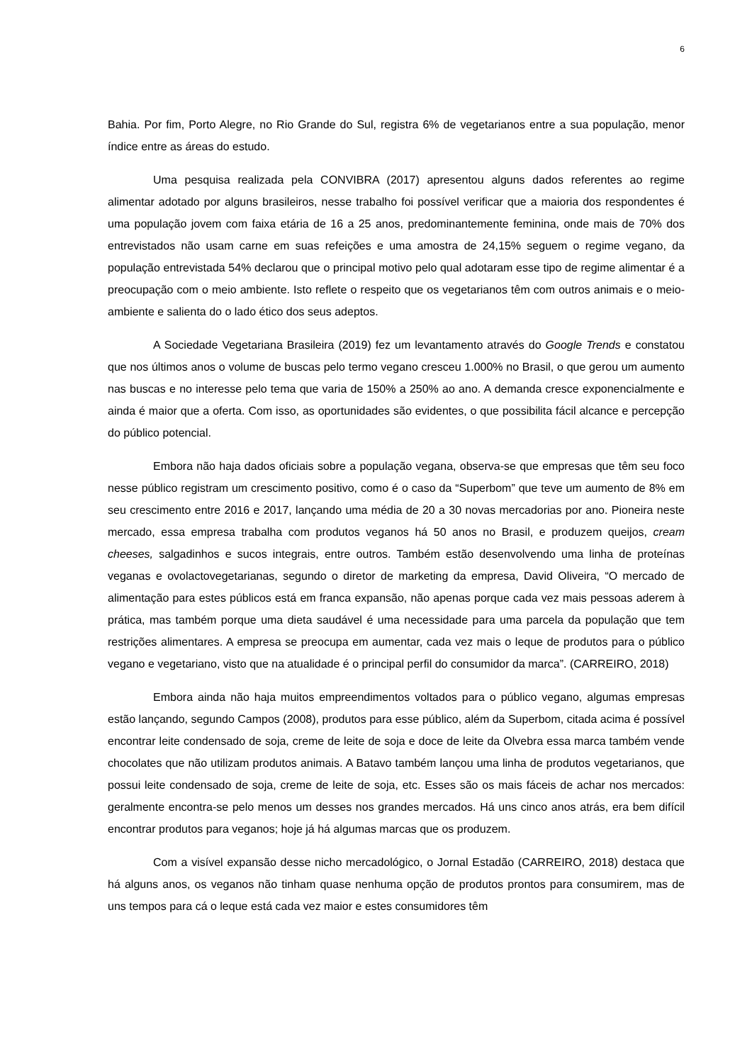6
Bahia. Por fim, Porto Alegre, no Rio Grande do Sul, registra 6% de vegetarianos entre a sua população, menor índice entre as áreas do estudo.
Uma pesquisa realizada pela CONVIBRA (2017) apresentou alguns dados referentes ao regime alimentar adotado por alguns brasileiros, nesse trabalho foi possível verificar que a maioria dos respondentes é uma população jovem com faixa etária de 16 a 25 anos, predominantemente feminina, onde mais de 70% dos entrevistados não usam carne em suas refeições e uma amostra de 24,15% seguem o regime vegano, da população entrevistada 54% declarou que o principal motivo pelo qual adotaram esse tipo de regime alimentar é a preocupação com o meio ambiente. Isto reflete o respeito que os vegetarianos têm com outros animais e o meio-ambiente e salienta do o lado ético dos seus adeptos.
A Sociedade Vegetariana Brasileira (2019) fez um levantamento através do Google Trends e constatou que nos últimos anos o volume de buscas pelo termo vegano cresceu 1.000% no Brasil, o que gerou um aumento nas buscas e no interesse pelo tema que varia de 150% a 250% ao ano. A demanda cresce exponencialmente e ainda é maior que a oferta. Com isso, as oportunidades são evidentes, o que possibilita fácil alcance e percepção do público potencial.
Embora não haja dados oficiais sobre a população vegana, observa-se que empresas que têm seu foco nesse público registram um crescimento positivo, como é o caso da “Superbom” que teve um aumento de 8% em seu crescimento entre 2016 e 2017, lançando uma média de 20 a 30 novas mercadorias por ano. Pioneira neste mercado, essa empresa trabalha com produtos veganos há 50 anos no Brasil, e produzem queijos, cream cheeses, salgadinhos e sucos integrais, entre outros. Também estão desenvolvendo uma linha de proteínas veganas e ovolactovegetarianas, segundo o diretor de marketing da empresa, David Oliveira, “O mercado de alimentação para estes públicos está em franca expansão, não apenas porque cada vez mais pessoas aderem à prática, mas também porque uma dieta saudável é uma necessidade para uma parcela da população que tem restrições alimentares. A empresa se preocupa em aumentar, cada vez mais o leque de produtos para o público vegano e vegetariano, visto que na atualidade é o principal perfil do consumidor da marca”. (CARREIRO, 2018)
Embora ainda não haja muitos empreendimentos voltados para o público vegano, algumas empresas estão lançando, segundo Campos (2008), produtos para esse público, além da Superbom, citada acima é possível encontrar leite condensado de soja, creme de leite de soja e doce de leite da Olvebra essa marca também vende chocolates que não utilizam produtos animais. A Batavo também lançou uma linha de produtos vegetarianos, que possui leite condensado de soja, creme de leite de soja, etc. Esses são os mais fáceis de achar nos mercados: geralmente encontra-se pelo menos um desses nos grandes mercados. Há uns cinco anos atrás, era bem difícil encontrar produtos para veganos; hoje já há algumas marcas que os produzem.
Com a visível expansão desse nicho mercadológico, o Jornal Estadão (CARREIRO, 2018) destaca que há alguns anos, os veganos não tinham quase nenhuma opção de produtos prontos para consumirem, mas de uns tempos para cá o leque está cada vez maior e estes consumidores têm